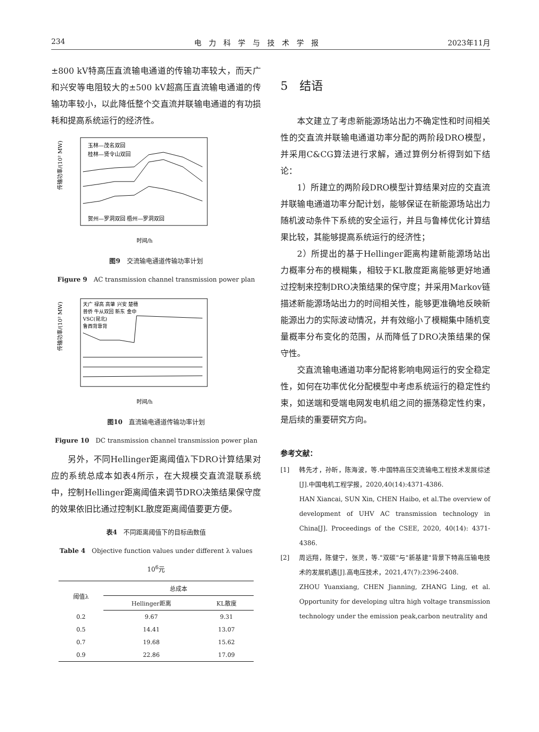234 电　力　科　学　与　技　术　学　报 2023年11月
±800 kV特高压直流输电通道的传输功率较大，而天广和兴安等电阻较大的±500 kV超高压直流输电通道的传输功率较小，以此降低整个交直流并联输电通道的有功损耗和提高系统运行的经济性。
传输功率/(10² MW)
玉林—茂名双回
桂林—贤令山双回
贺州—罗洞双回 梧州—罗洞双回
时间/h
图9　交流输电通道传输功率计划
Figure 9　AC transmission channel transmission power plan
传输功率/(10² MW)
天广 禄高 高肇 兴安 楚穗
普侨 牛从双回 新东 金中
VSC(昆北)
鲁西背靠背
时间/h
图10　直流输电通道传输功率计划
Figure 10　DC transmission channel transmission power plan
另外，不同Hellinger距离阈值λ下DRO计算结果对应的系统总成本如表4所示，在大规模交直流混联系统中，控制Hellinger距离阈值来调节DRO决策结果保守度的效果依旧比通过控制KL散度距离阈值要更方便。
表4　不同距离阈值下的目标函数值
Table 4　Objective function values under different λ values　　10<sup>6</sup>元
| 阈值λ | 总成本 | |
| --- | --- | --- |
| | Hellinger距离 | KL散度 |
| 0.2 | 9.67 | 9.31 |
| 0.5 | 14.41 | 13.07 |
| 0.7 | 19.68 | 15.62 |
| 0.9 | 22.86 | 17.09 |
5　结语
本文建立了考虑新能源场站出力不确定性和时间相关性的交直流并联输电通道功率分配的两阶段DRO模型，并采用C&CG算法进行求解，通过算例分析得到如下结论：
1）所建立的两阶段DRO模型计算结果对应的交直流并联输电通道功率分配计划，能够保证在新能源场站出力随机波动条件下系统的安全运行，并且与鲁棒优化计算结果比较，其能够提高系统运行的经济性；
2）所提出的基于Hellinger距离构建新能源场站出力概率分布的模糊集，相较于KL散度距离能够更好地通过控制来控制DRO决策结果的保守度；并采用Markov链描述新能源场站出力的时间相关性，能够更准确地反映新能源出力的实际波动情况，并有效缩小了模糊集中随机变量概率分布变化的范围，从而降低了DRO决策结果的保守性。
交直流输电通道功率分配将影响电网运行的安全稳定性，如何在功率优化分配模型中考虑系统运行的稳定性约束，如送端和受端电网发电机组之间的振荡稳定性约束，是后续的重要研究方向。
参考文献：
[1] 韩先才，孙昕，陈海波，等.中国特高压交流输电工程技术发展综述[J].中国电机工程学报，2020,40(14):4371-4386.
HAN Xiancai, SUN Xin, CHEN Haibo, et al.The overview of development of UHV AC transmission technology in China[J]. Proceedings of the CSEE, 2020, 40(14): 4371-4386.
[2] 周远翔，陈健宁，张灵，等."双碳"与"新基建"背景下特高压输电技术的发展机遇[J].高电压技术，2021,47(7):2396-2408.
ZHOU Yuanxiang, CHEN Jianning, ZHANG Ling, et al. Opportunity for developing ultra high voltage transmission technology under the emission peak,carbon neutrality and